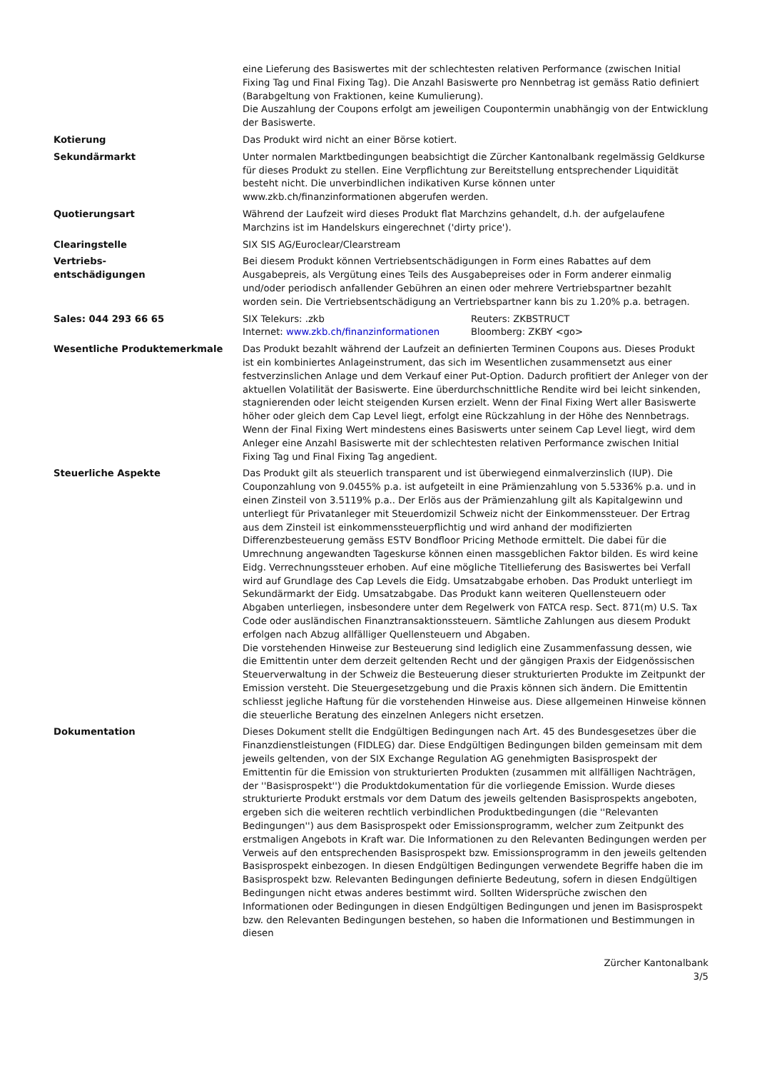| | eine Lieferung des Basiswertes mit der schlechtesten relativen Performance (zwischen Initial Fixing Tag und Final Fixing Tag). Die Anzahl Basiswerte pro Nennbetrag ist gemäss Ratio definiert (Barabgeltung von Fraktionen, keine Kumulierung). Die Auszahlung der Coupons erfolgt am jeweiligen Coupontermin unabhängig von der Entwicklung der Basiswerte. |
| Kotierung | Das Produkt wird nicht an einer Börse kotiert. |
| Sekundärmarkt | Unter normalen Marktbedingungen beabsichtigt die Zürcher Kantonalbank regelmässig Geldkurse für dieses Produkt zu stellen. Eine Verpflichtung zur Bereitstellung entsprechender Liquidität besteht nicht. Die unverbindlichen indikativen Kurse können unter www.zkb.ch/finanzinformationen abgerufen werden. |
| Quotierungsart | Während der Laufzeit wird dieses Produkt flat Marchzins gehandelt, d.h. der aufgelaufene Marchzins ist im Handelskurs eingerechnet ('dirty price'). |
| Clearingstelle | SIX SIS AG/Euroclear/Clearstream |
| Vertriebs- entschädigungen | Bei diesem Produkt können Vertriebsentschädigungen in Form eines Rabattes auf dem Ausgabepreis, als Vergütung eines Teils des Ausgabepreises oder in Form anderer einmalig und/oder periodisch anfallender Gebühren an einen oder mehrere Vertriebspartner bezahlt worden sein. Die Vertriebsentschädigung an Vertriebspartner kann bis zu 1.20% p.a. betragen. |
| Sales: 044 293 66 65 | SIX Telekurs: .zkb Internet: www.zkb.ch/finanzinformationen Reuters: ZKBSTRUCT Bloomberg: ZKBY <go> |
| Wesentliche Produktemerkmale | Das Produkt bezahlt während der Laufzeit an definierten Terminen Coupons aus. Dieses Produkt ist ein kombiniertes Anlageinstrument, das sich im Wesentlichen zusammensetzt aus einer festverzinslichen Anlage und dem Verkauf einer Put-Option. Dadurch profitiert der Anleger von der aktuellen Volatilität der Basiswerte. Eine überdurchschnittliche Rendite wird bei leicht sinkenden, stagnierenden oder leicht steigenden Kursen erzielt. Wenn der Final Fixing Wert aller Basiswerte höher oder gleich dem Cap Level liegt, erfolgt eine Rückzahlung in der Höhe des Nennbetrags. Wenn der Final Fixing Wert mindestens eines Basiswerts unter seinem Cap Level liegt, wird dem Anleger eine Anzahl Basiswerte mit der schlechtesten relativen Performance zwischen Initial Fixing Tag und Final Fixing Tag angedient. |
| Steuerliche Aspekte | Das Produkt gilt als steuerlich transparent und ist überwiegend einmalverzinslich (IUP). Die Couponzahlung von 9.0455% p.a. ist aufgeteilt in eine Prämienzahlung von 5.5336% p.a. und in einen Zinsteil von 3.5119% p.a.. Der Erlös aus der Prämienzahlung gilt als Kapitalgewinn und unterliegt für Privatanleger mit Steuerdomizil Schweiz nicht der Einkommenssteuer. Der Ertrag aus dem Zinsteil ist einkommenssteuerpflichtig und wird anhand der modifizierten Differenzbesteuerung gemäss ESTV Bondfloor Pricing Methode ermittelt. Die dabei für die Umrechnung angewandten Tageskurse können einen massgeblichen Faktor bilden. Es wird keine Eidg. Verrechnungssteuer erhoben. Auf eine mögliche Titellieferung des Basiswertes bei Verfall wird auf Grundlage des Cap Levels die Eidg. Umsatzabgabe erhoben. Das Produkt unterliegt im Sekundärmarkt der Eidg. Umsatzabgabe. Das Produkt kann weiteren Quellensteuern oder Abgaben unterliegen, insbesondere unter dem Regelwerk von FATCA resp. Sect. 871(m) U.S. Tax Code oder ausländischen Finanztransaktionssteuern. Sämtliche Zahlungen aus diesem Produkt erfolgen nach Abzug allfälliger Quellensteuern und Abgaben. Die vorstehenden Hinweise zur Besteuerung sind lediglich eine Zusammenfassung dessen, wie die Emittentin unter dem derzeit geltenden Recht und der gängigen Praxis der Eidgenössischen Steuerverwaltung in der Schweiz die Besteuerung dieser strukturierten Produkte im Zeitpunkt der Emission versteht. Die Steuergesetzgebung und die Praxis können sich ändern. Die Emittentin schliesst jegliche Haftung für die vorstehenden Hinweise aus. Diese allgemeinen Hinweise können die steuerliche Beratung des einzelnen Anlegers nicht ersetzen. |
| Dokumentation | Dieses Dokument stellt die Endgültigen Bedingungen nach Art. 45 des Bundesgesetzes über die Finanzdienstleistungen (FIDLEG) dar. Diese Endgültigen Bedingungen bilden gemeinsam mit dem jeweils geltenden, von der SIX Exchange Regulation AG genehmigten Basisprospekt der Emittentin für die Emission von strukturierten Produkten (zusammen mit allfälligen Nachträgen, der ''Basisprospekt'') die Produktdokumentation für die vorliegende Emission. Wurde dieses strukturierte Produkt erstmals vor dem Datum des jeweils geltenden Basisprospekts angeboten, ergeben sich die weiteren rechtlich verbindlichen Produktbedingungen (die ''Relevanten Bedingungen'') aus dem Basisprospekt oder Emissionsprogramm, welcher zum Zeitpunkt des erstmaligen Angebots in Kraft war. Die Informationen zu den Relevanten Bedingungen werden per Verweis auf den entsprechenden Basisprospekt bzw. Emissionsprogramm in den jeweils geltenden Basisprospekt einbezogen. In diesen Endgültigen Bedingungen verwendete Begriffe haben die im Basisprospekt bzw. Relevanten Bedingungen definierte Bedeutung, sofern in diesen Endgültigen Bedingungen nicht etwas anderes bestimmt wird. Sollten Widersprüche zwischen den Informationen oder Bedingungen in diesen Endgültigen Bedingungen und jenen im Basisprospekt bzw. den Relevanten Bedingungen bestehen, so haben die Informationen und Bestimmungen in diesen |
Zürcher Kantonalbank
3/5